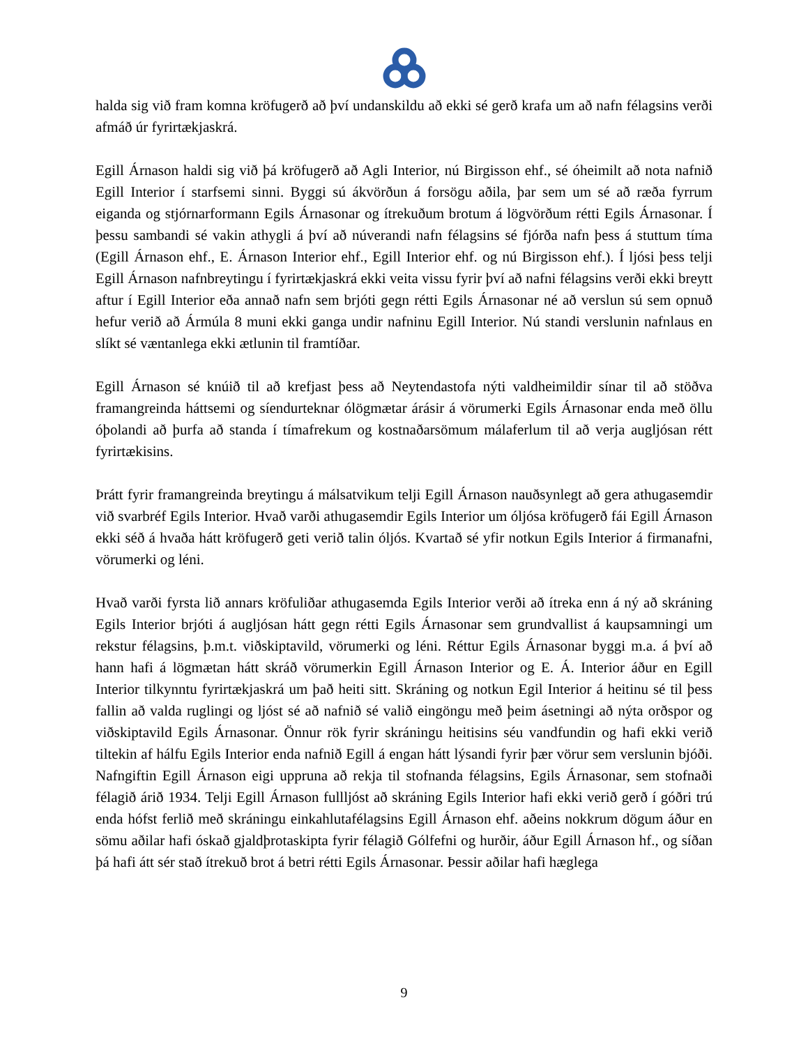halda sig við fram komna kröfugerð að því undanskildu að ekki sé gerð krafa um að nafn félagsins verði afmáð úr fyrirtækjaskrá.
Egill Árnason haldi sig við þá kröfugerð að Agli Interior, nú Birgisson ehf., sé óheimilt að nota nafnið Egill Interior í starfsemi sinni. Byggi sú ákvörðun á forsögu aðila, þar sem um sé að ræða fyrrum eiganda og stjórnarformann Egils Árnasonar og ítrekuðum brotum á lögvörðum rétti Egils Árnasonar. Í þessu sambandi sé vakin athygli á því að núverandi nafn félagsins sé fjórða nafn þess á stuttum tíma (Egill Árnason ehf., E. Árnason Interior ehf., Egill Interior ehf. og nú Birgisson ehf.). Í ljósi þess telji Egill Árnason nafnbreytingu í fyrirtækjaskrá ekki veita vissu fyrir því að nafni félagsins verði ekki breytt aftur í Egill Interior eða annað nafn sem brjóti gegn rétti Egils Árnasonar né að verslun sú sem opnuð hefur verið að Ármúla 8 muni ekki ganga undir nafninu Egill Interior. Nú standi verslunin nafnlaus en slíkt sé væntanlega ekki ætlunin til framtíðar.
Egill Árnason sé knúið til að krefjast þess að Neytendastofa nýti valdheimildir sínar til að stöðva framangreinda háttsemi og síendurteknar ólögmætar árásir á vörumerki Egils Árnasonar enda með öllu óþolandi að þurfa að standa í tímafrekum og kostnaðarsömum málaferlum til að verja augljósan rétt fyrirtækisins.
Þrátt fyrir framangreinda breytingu á málsatvikum telji Egill Árnason nauðsynlegt að gera athugasemdir við svarbréf Egils Interior. Hvað varði athugasemdir Egils Interior um óljósa kröfugerð fái Egill Árnason ekki séð á hvaða hátt kröfugerð geti verið talin óljós. Kvartað sé yfir notkun Egils Interior á firmanafni, vörumerki og léni.
Hvað varði fyrsta lið annars kröfuliðar athugasemda Egils Interior verði að ítreka enn á ný að skráning Egils Interior brjóti á augljósan hátt gegn rétti Egils Árnasonar sem grundvallist á kaupsamningi um rekstur félagsins, þ.m.t. viðskiptavild, vörumerki og léni. Réttur Egils Árnasonar byggi m.a. á því að hann hafi á lögmætan hátt skráð vörumerkin Egill Árnason Interior og E. Á. Interior áður en Egill Interior tilkynntu fyrirtækjaskrá um það heiti sitt. Skráning og notkun Egil Interior á heitinu sé til þess fallin að valda ruglingi og ljóst sé að nafnið sé valið eingöngu með þeim ásetningi að nýta orðspor og viðskiptavild Egils Árnasonar. Önnur rök fyrir skráningu heitisins séu vandfundin og hafi ekki verið tiltekin af hálfu Egils Interior enda nafnið Egill á engan hátt lýsandi fyrir þær vörur sem verslunin bjóði. Nafngiftin Egill Árnason eigi uppruna að rekja til stofnanda félagsins, Egils Árnasonar, sem stofnaði félagið árið 1934. Telji Egill Árnason fullljóst að skráning Egils Interior hafi ekki verið gerð í góðri trú enda hófst ferlið með skráningu einkahlutafélagsins Egill Árnason ehf. aðeins nokkrum dögum áður en sömu aðilar hafi óskað gjaldþrotaskipta fyrir félagið Gólfefni og hurðir, áður Egill Árnason hf., og síðan þá hafi átt sér stað ítrekuð brot á betri rétti Egils Árnasonar. Þessir aðilar hafi hæglega
9